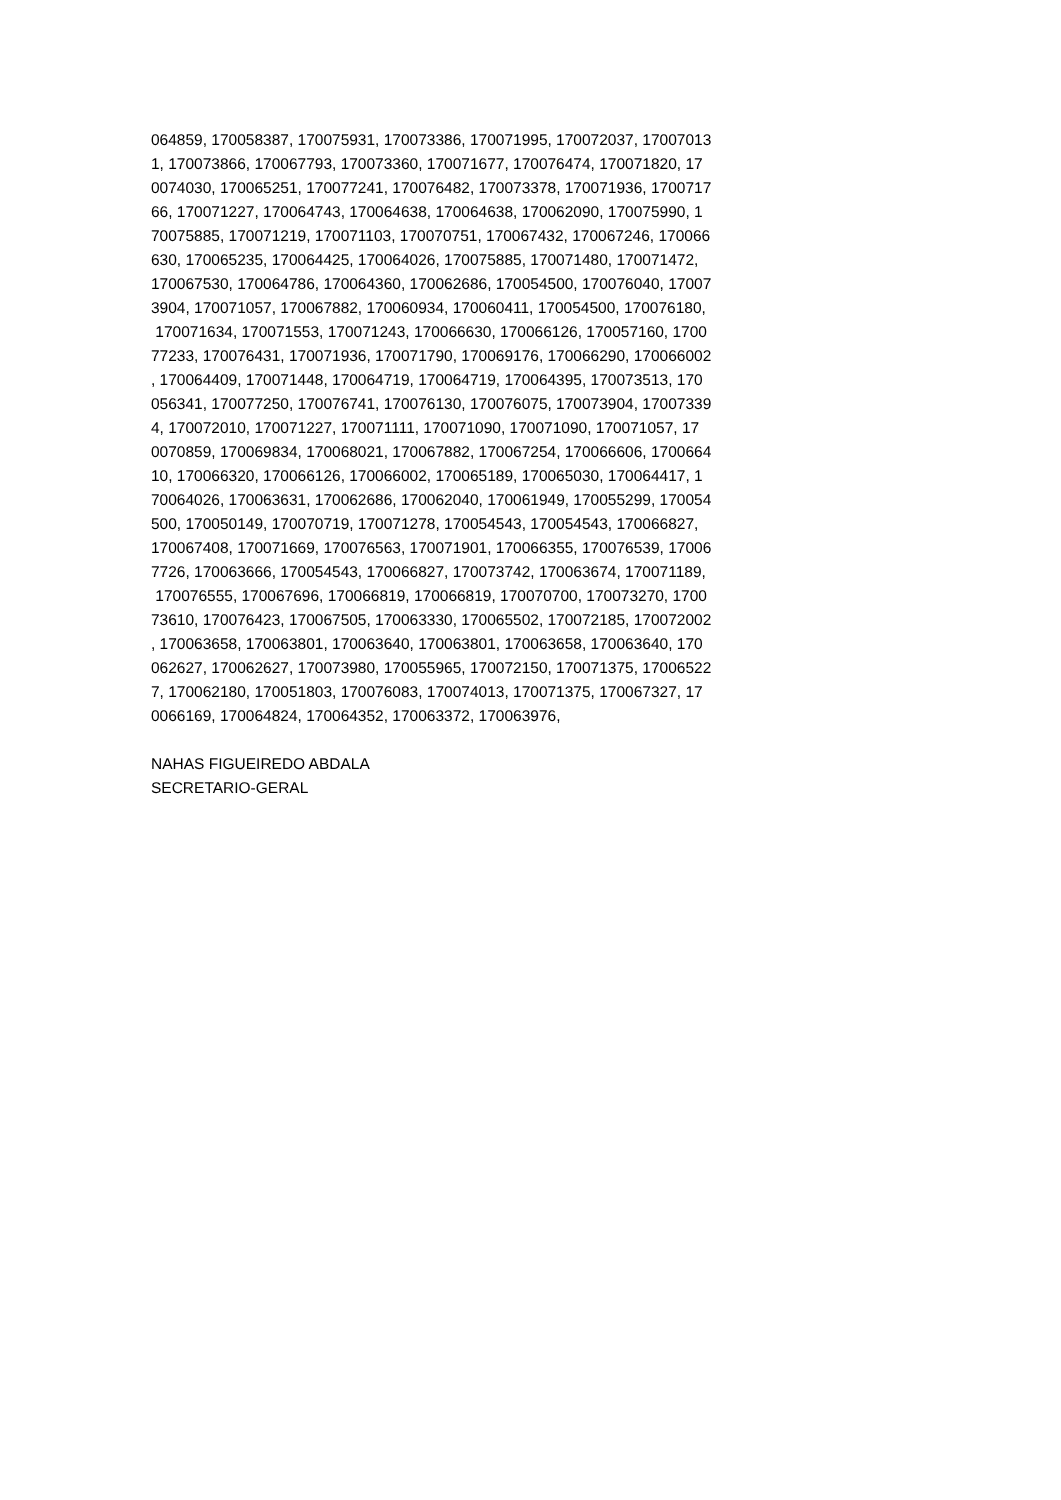064859, 170058387, 170075931, 170073386, 170071995, 170072037, 17007013
1, 170073866, 170067793, 170073360, 170071677, 170076474, 170071820, 17
0074030, 170065251, 170077241, 170076482, 170073378, 170071936, 1700717
66, 170071227, 170064743, 170064638, 170064638, 170062090, 170075990, 1
70075885, 170071219, 170071103, 170070751, 170067432, 170067246, 170066
630, 170065235, 170064425, 170064026, 170075885, 170071480, 170071472,
170067530, 170064786, 170064360, 170062686, 170054500, 170076040, 17007
3904, 170071057, 170067882, 170060934, 170060411, 170054500, 170076180,
170071634, 170071553, 170071243, 170066630, 170066126, 170057160, 1700
77233, 170076431, 170071936, 170071790, 170069176, 170066290, 170066002
, 170064409, 170071448, 170064719, 170064719, 170064395, 170073513, 170
056341, 170077250, 170076741, 170076130, 170076075, 170073904, 17007339
4, 170072010, 170071227, 170071111, 170071090, 170071090, 170071057, 17
0070859, 170069834, 170068021, 170067882, 170067254, 170066606, 1700664
10, 170066320, 170066126, 170066002, 170065189, 170065030, 170064417, 1
70064026, 170063631, 170062686, 170062040, 170061949, 170055299, 170054
500, 170050149, 170070719, 170071278, 170054543, 170054543, 170066827,
170067408, 170071669, 170076563, 170071901, 170066355, 170076539, 17006
7726, 170063666, 170054543, 170066827, 170073742, 170063674, 170071189,
170076555, 170067696, 170066819, 170066819, 170070700, 170073270, 1700
73610, 170076423, 170067505, 170063330, 170065502, 170072185, 170072002
, 170063658, 170063801, 170063640, 170063801, 170063658, 170063640, 170
062627, 170062627, 170073980, 170055965, 170072150, 170071375, 17006522
7, 170062180, 170051803, 170076083, 170074013, 170071375, 170067327, 17
0066169, 170064824, 170064352, 170063372, 170063976,
NAHAS FIGUEIREDO ABDALA
SECRETARIO-GERAL